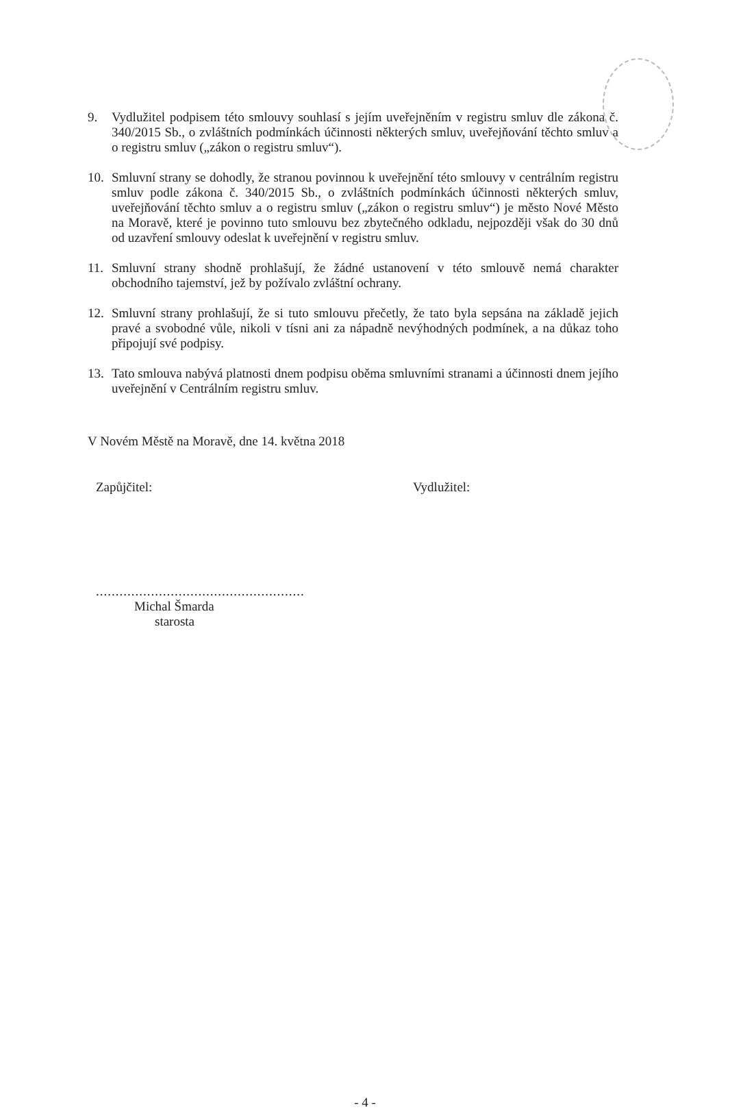9. Vydlužitel podpisem této smlouvy souhlasí s jejím uveřejněním v registru smluv dle zákona č. 340/2015 Sb., o zvláštních podmínkách účinnosti některých smluv, uveřejňování těchto smluv a o registru smluv („zákon o registru smluv“).
10. Smluvní strany se dohodly, že stranou povinnou k uveřejnění této smlouvy v centrálním registru smluv podle zákona č. 340/2015 Sb., o zvláštních podmínkách účinnosti některých smluv, uveřejňování těchto smluv a o registru smluv („zákon o registru smluv“) je město Nové Město na Moravě, které je povinno tuto smlouvu bez zbytečného odkladu, nejpozději však do 30 dnů od uzavření smlouvy odeslat k uveřejnění v registru smluv.
11. Smluvní strany shodně prohlašují, že žádné ustanovení v této smlouvě nemá charakter obchodního tajemství, jež by požívalo zvláštní ochrany.
12. Smluvní strany prohlašují, že si tuto smlouvu přečetly, že tato byla sepsána na základě jejich pravé a svobodné vůle, nikoli v tísni ani za nápadně nevýhodných podmínek, a na důkaz toho připojují své podpisy.
13. Tato smlouva nabývá platnosti dnem podpisu oběma smluvními stranami a účinnosti dnem jejího uveřejnění v Centrálním registru smluv.
V Novém Městě na Moravě, dne 14. května 2018
Zapůjčitel: Vydlužitel:
.....................................................
Michal Šmarda
starosta
- 4 -